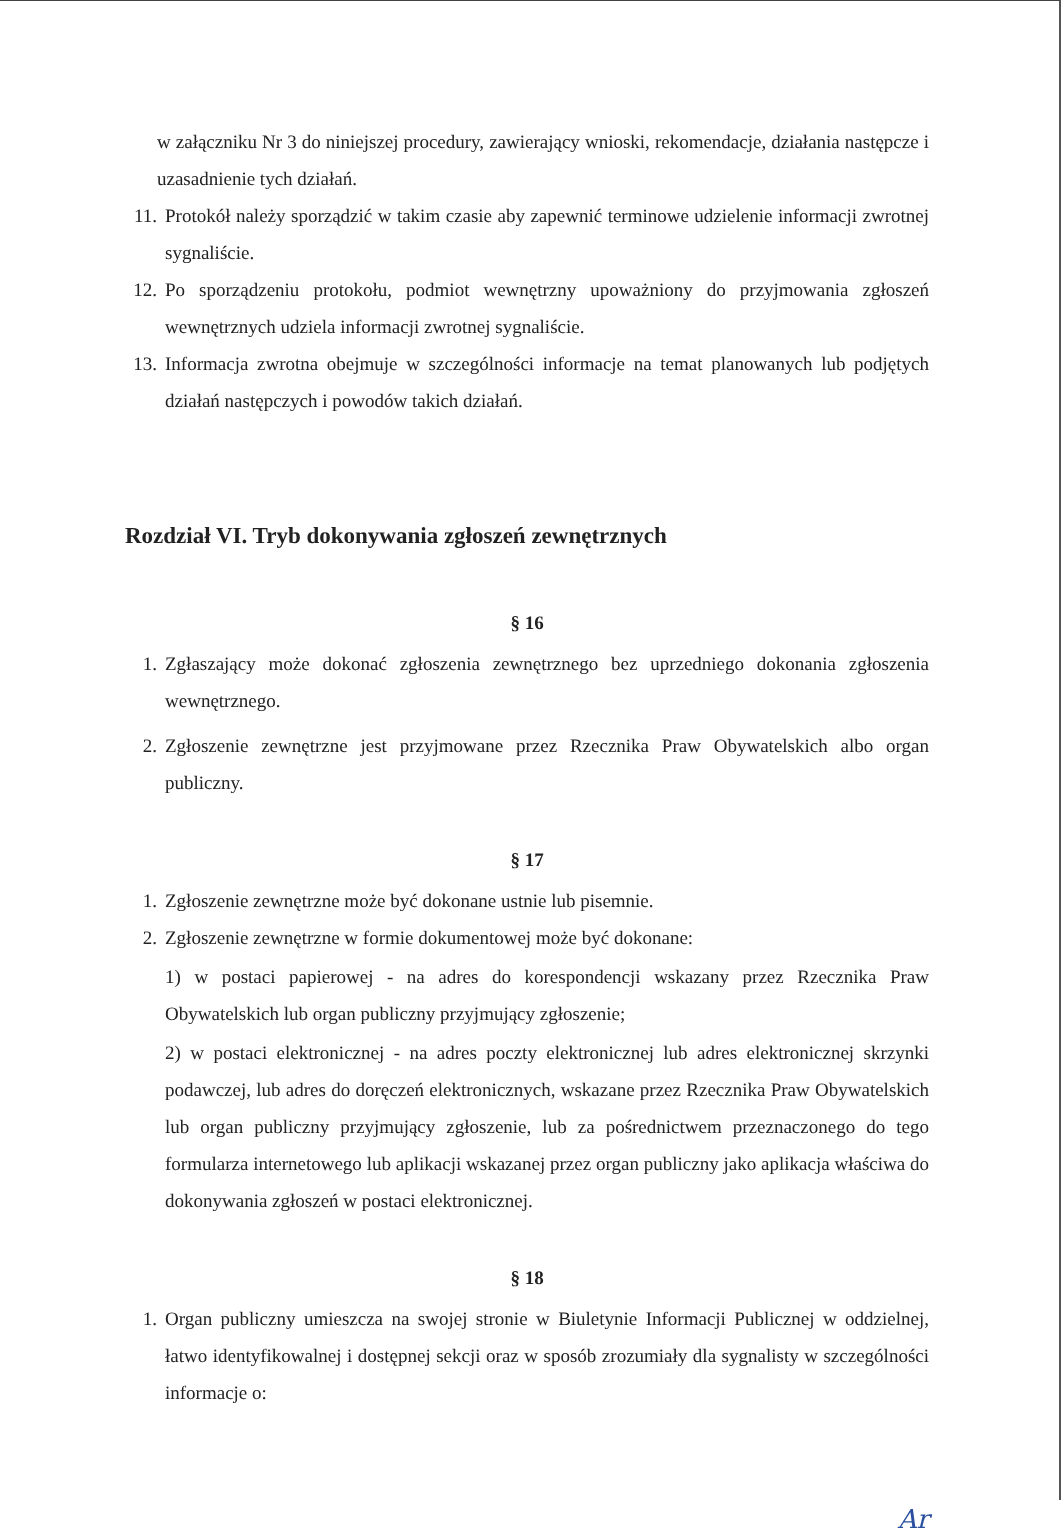w załączniku Nr 3 do niniejszej procedury, zawierający wnioski, rekomendacje, działania następcze i uzasadnienie tych działań.
11. Protokół należy sporządzić w takim czasie aby zapewnić terminowe udzielenie informacji zwrotnej sygnaliście.
12. Po sporządzeniu protokołu, podmiot wewnętrzny upoważniony do przyjmowania zgłoszeń wewnętrznych udziela informacji zwrotnej sygnaliście.
13. Informacja zwrotna obejmuje w szczególności informacje na temat planowanych lub podjętych działań następczych i powodów takich działań.
Rozdział VI. Tryb dokonywania zgłoszeń zewnętrznych
§ 16
1. Zgłaszający może dokonać zgłoszenia zewnętrznego bez uprzedniego dokonania zgłoszenia wewnętrznego.
2. Zgłoszenie zewnętrzne jest przyjmowane przez Rzecznika Praw Obywatelskich albo organ publiczny.
§ 17
1. Zgłoszenie zewnętrzne może być dokonane ustnie lub pisemnie.
2. Zgłoszenie zewnętrzne w formie dokumentowej może być dokonane:
1) w postaci papierowej - na adres do korespondencji wskazany przez Rzecznika Praw Obywatelskich lub organ publiczny przyjmujący zgłoszenie;
2) w postaci elektronicznej - na adres poczty elektronicznej lub adres elektronicznej skrzynki podawczej, lub adres do doręczeń elektronicznych, wskazane przez Rzecznika Praw Obywatelskich lub organ publiczny przyjmujący zgłoszenie, lub za pośrednictwem przeznaczonego do tego formularza internetowego lub aplikacji wskazanej przez organ publiczny jako aplikacja właściwa do dokonywania zgłoszeń w postaci elektronicznej.
§ 18
1. Organ publiczny umieszcza na swojej stronie w Biuletynie Informacji Publicznej w oddzielnej, łatwo identyfikowalnej i dostępnej sekcji oraz w sposób zrozumiały dla sygnalisty w szczególności informacje o:
Ar